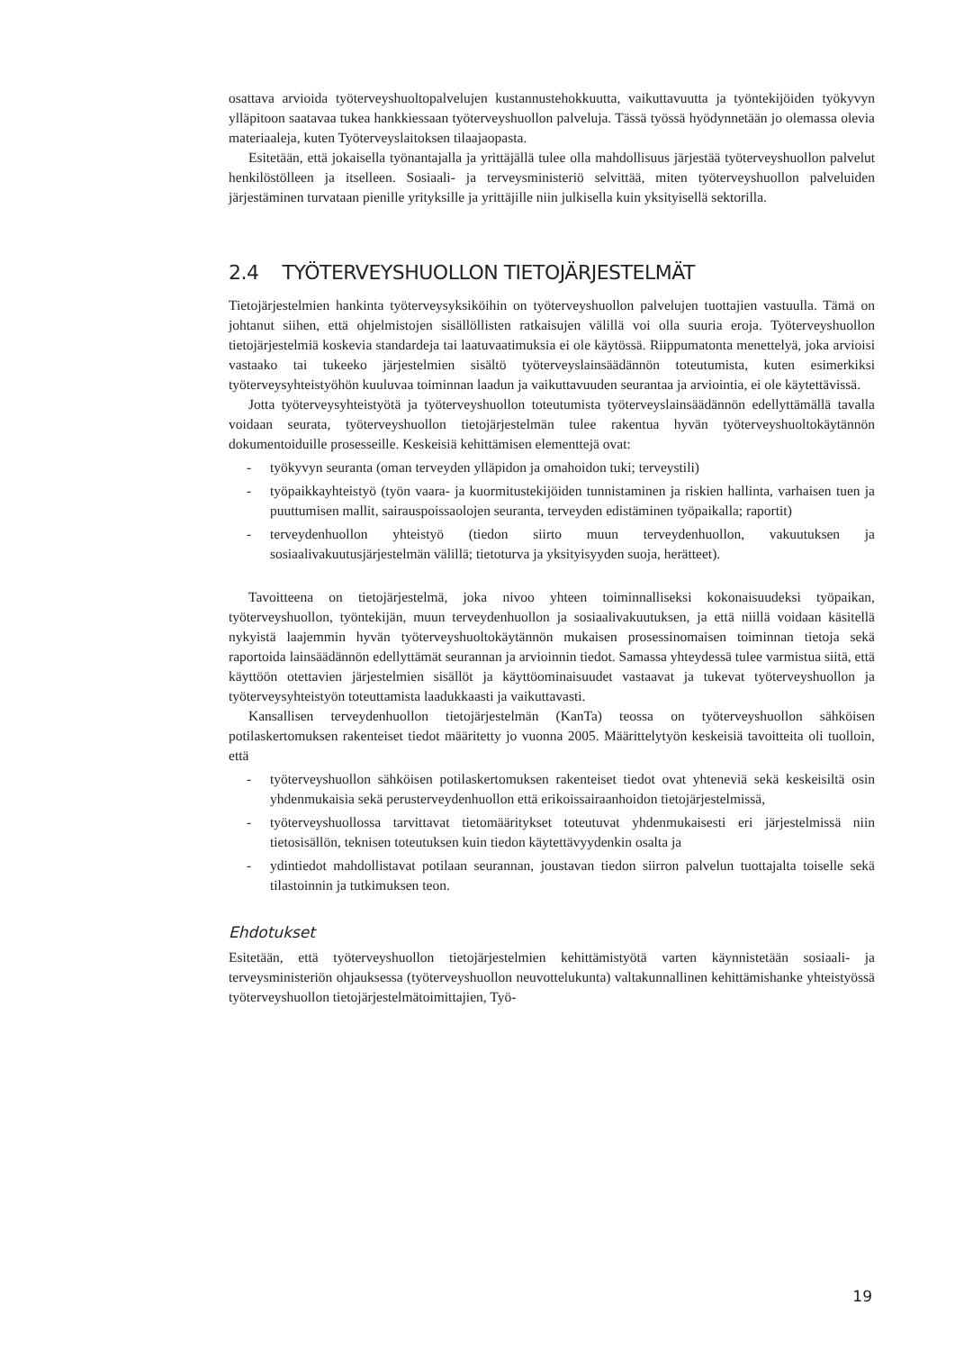osattava arvioida työterveyshuoltopalvelujen kustannustehokkuutta, vaikuttavuutta ja työntekijöiden työkyvyn ylläpitoon saatavaa tukea hankkiessaan työterveyshuollon palveluja. Tässä työssä hyödynnetään jo olemassa olevia materiaaleja, kuten Työterveyslaitoksen tilaajaopasta.
Esitetään, että jokaisella työnantajalla ja yrittäjällä tulee olla mahdollisuus järjestää työterveyshuollon palvelut henkilöstölleen ja itselleen. Sosiaali- ja terveysministeriö selvittää, miten työterveyshuollon palveluiden järjestäminen turvataan pienille yrityksille ja yrittäjille niin julkisella kuin yksityisellä sektorilla.
2.4 TYÖTERVEYSHUOLLON TIETOJÄRJESTELMÄT
Tietojärjestelmien hankinta työterveysyksiköihin on työterveyshuollon palvelujen tuottajien vastuulla. Tämä on johtanut siihen, että ohjelmistojen sisällöllisten ratkaisujen välillä voi olla suuria eroja. Työterveyshuollon tietojärjestelmiä koskevia standardeja tai laatuvaatimuksia ei ole käytössä. Riippumatonta menettelyä, joka arvioisi vastaako tai tukeeko järjestelmien sisältö työterveyslainsäädännön toteutumista, kuten esimerkiksi työterveysyhteistyöhön kuuluvaa toiminnan laadun ja vaikuttavuuden seurantaa ja arviointia, ei ole käytettävissä.
Jotta työterveysyhteistyötä ja työterveyshuollon toteutumista työterveyslainsäädännön edellyttämällä tavalla voidaan seurata, työterveyshuollon tietojärjestelmän tulee rakentua hyvän työterveyshuoltokäytännön dokumentoiduille prosesseille. Keskeisiä kehittämisen elementtejä ovat:
- työkyvyn seuranta (oman terveyden ylläpidon ja omahoidon tuki; terveystili)
- työpaikkayhteistyö (työn vaara- ja kuormitustekijöiden tunnistaminen ja riskien hallinta, varhaisen tuen ja puuttumisen mallit, sairauspoissaolojen seuranta, terveyden edistäminen työpaikalla; raportit)
- terveydenhuollon yhteistyö (tiedon siirto muun terveydenhuollon, vakuutuksen ja sosiaalivakuutusjärjestelmän välillä; tietoturva ja yksityisyyden suoja, herätteet).
Tavoitteena on tietojärjestelmä, joka nivoo yhteen toiminnalliseksi kokonaisuudeksi työpaikan, työterveyshuollon, työntekijän, muun terveydenhuollon ja sosiaalivakuutuksen, ja että niillä voidaan käsitellä nykyistä laajemmin hyvän työterveyshuoltokäytännön mukaisen prosessinomaisen toiminnan tietoja sekä raportoida lainsäädännön edellyttämät seurannan ja arvioinnin tiedot. Samassa yhteydessä tulee varmistua siitä, että käyttöön otettavien järjestelmien sisällöt ja käyttöominaisuudet vastaavat ja tukevat työterveyshuollon ja työterveysyhteistyön toteuttamista laadukkaasti ja vaikuttavasti.
Kansallisen terveydenhuollon tietojärjestelmän (KanTa) teossa on työterveyshuollon sähköisen potilaskertomuksen rakenteiset tiedot määritetty jo vuonna 2005. Määrittelytyön keskeisiä tavoitteita oli tuolloin, että
- työterveyshuollon sähköisen potilaskertomuksen rakenteiset tiedot ovat yhteneviä sekä keskeisiltä osin yhdenmukaisia sekä perusterveydenhuollon että erikoissairaanhoidon tietojärjestelmissä,
- työterveyshuollossa tarvittavat tietomääritykset toteutuvat yhdenmukaisesti eri järjestelmissä niin tietosisällön, teknisen toteutuksen kuin tiedon käytettävyydenkin osalta ja
- ydintiedot mahdollistavat potilaan seurannan, joustavan tiedon siirron palvelun tuottajalta toiselle sekä tilastoinnin ja tutkimuksen teon.
Ehdotukset
Esitetään, että työterveyshuollon tietojärjestelmien kehittämistyötä varten käynnistetään sosiaali- ja terveysministeriön ohjauksessa (työterveyshuollon neuvottelukunta) valtakunnallinen kehittämishanke yhteistyössä työterveyshuollon tietojärjestelmätoimittajien, Työ-
19